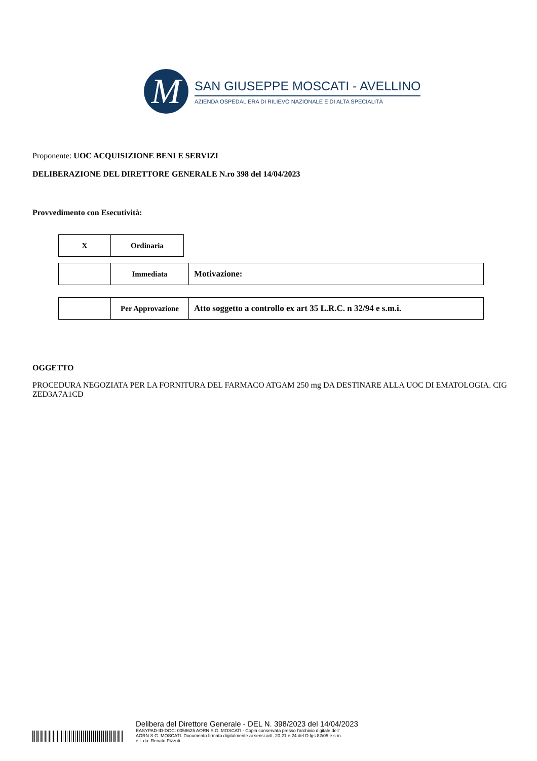M
SAN GIUSEPPE MOSCATI - AVELLINO
AZIENDA OSPEDALIERA DI RILIEVO NAZIONALE E DI ALTA SPECIALITÀ
Proponente: UOC ACQUISIZIONE BENI E SERVIZI
DELIBERAZIONE DEL DIRETTORE GENERALE N.ro 398 del 14/04/2023
Provvedimento con Esecutività:
| X | Ordinaria |
| | Immediata | Motivazione: |
| | Per Approvazione | Atto soggetto a controllo ex art 35 L.R.C. n 32/94 e s.m.i. |
OGGETTO
PROCEDURA NEGOZIATA PER LA FORNITURA DEL FARMACO ATGAM 250 mg DA DESTINARE ALLA UOC DI EMATOLOGIA. CIG ZED3A7A1CD
Delibera del Direttore Generale - DEL N. 398/2023 del 14/04/2023
EASYPAD-ID-DOC: 0058625 AORN S.G. MOSCATI - Copia conservata presso l'archivio digitale dell'
AORN S.G. MOSCATI. Documento firmato digitalmente ai sensi artt. 20,21 e 24 del D.lgs 82/05 e s.m.
e i. da: Renato Pizzuti